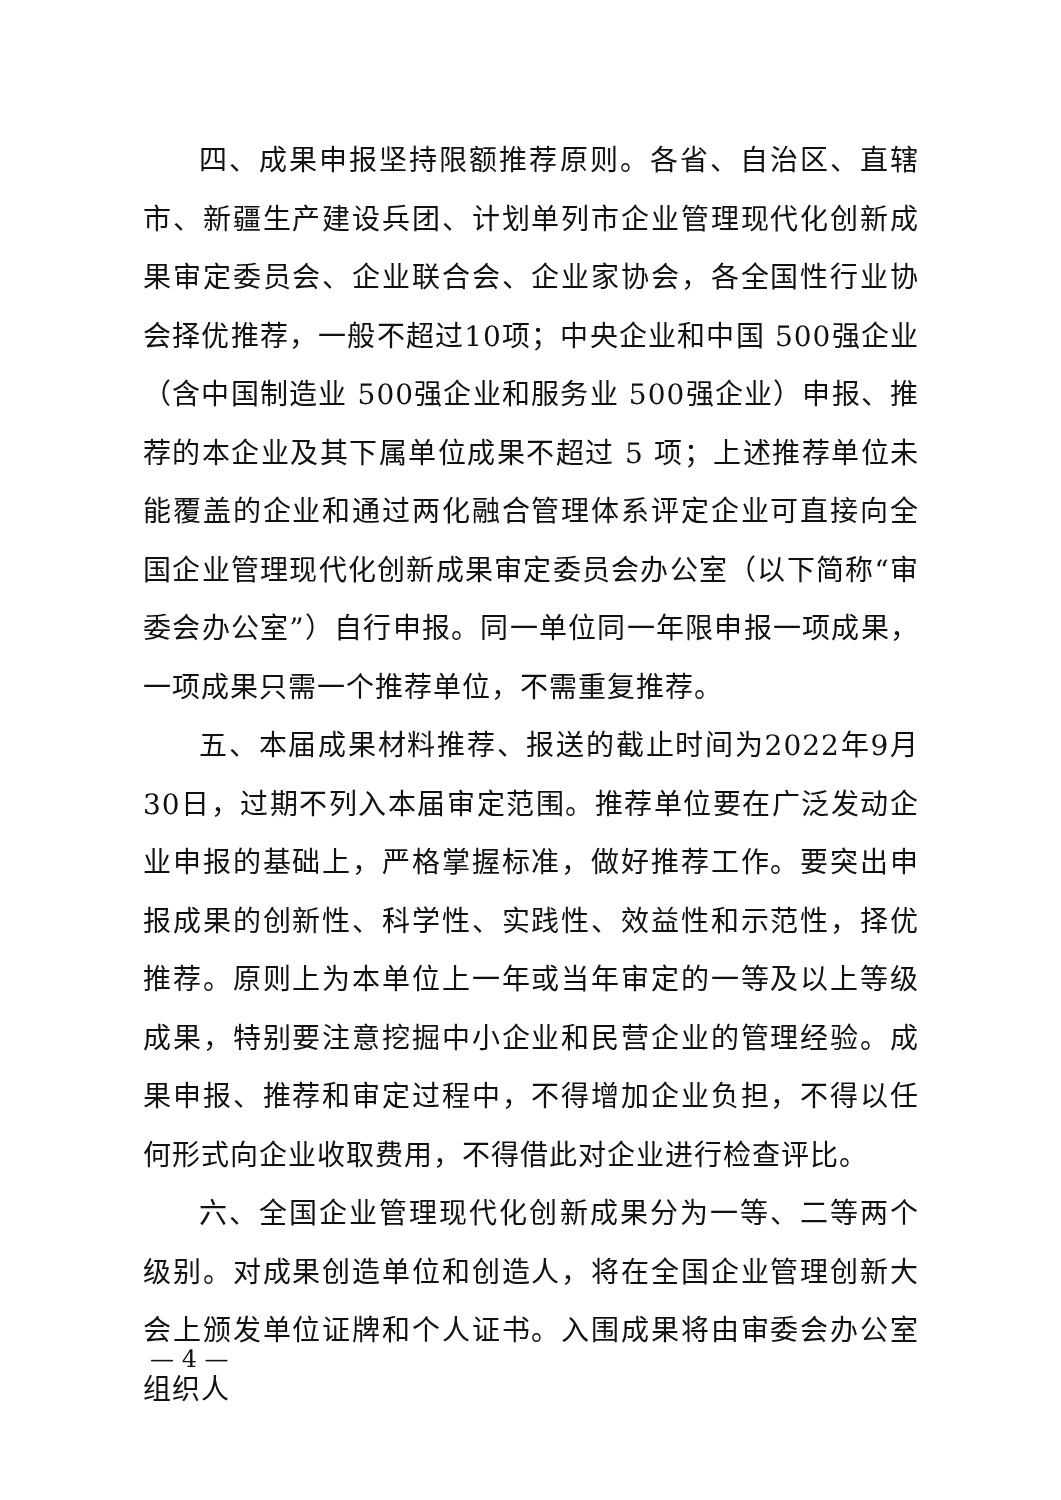四、成果申报坚持限额推荐原则。各省、自治区、直辖市、新疆生产建设兵团、计划单列市企业管理现代化创新成果审定委员会、企业联合会、企业家协会，各全国性行业协会择优推荐，一般不超过10项；中央企业和中国 500强企业（含中国制造业 500强企业和服务业 500强企业）申报、推荐的本企业及其下属单位成果不超过 5 项；上述推荐单位未能覆盖的企业和通过两化融合管理体系评定企业可直接向全国企业管理现代化创新成果审定委员会办公室（以下简称“审委会办公室”）自行申报。同一单位同一年限申报一项成果，一项成果只需一个推荐单位，不需重复推荐。
五、本届成果材料推荐、报送的截止时间为2022年9月30日，过期不列入本届审定范围。推荐单位要在广泛发动企业申报的基础上，严格掌握标准，做好推荐工作。要突出申报成果的创新性、科学性、实践性、效益性和示范性，择优推荐。原则上为本单位上一年或当年审定的一等及以上等级成果，特别要注意挖掘中小企业和民营企业的管理经验。成果申报、推荐和审定过程中，不得增加企业负担，不得以任何形式向企业收取费用，不得借此对企业进行检查评比。
六、全国企业管理现代化创新成果分为一等、二等两个级别。对成果创造单位和创造人，将在全国企业管理创新大会上颁发单位证牌和个人证书。入围成果将由审委会办公室组织人
— 4 —